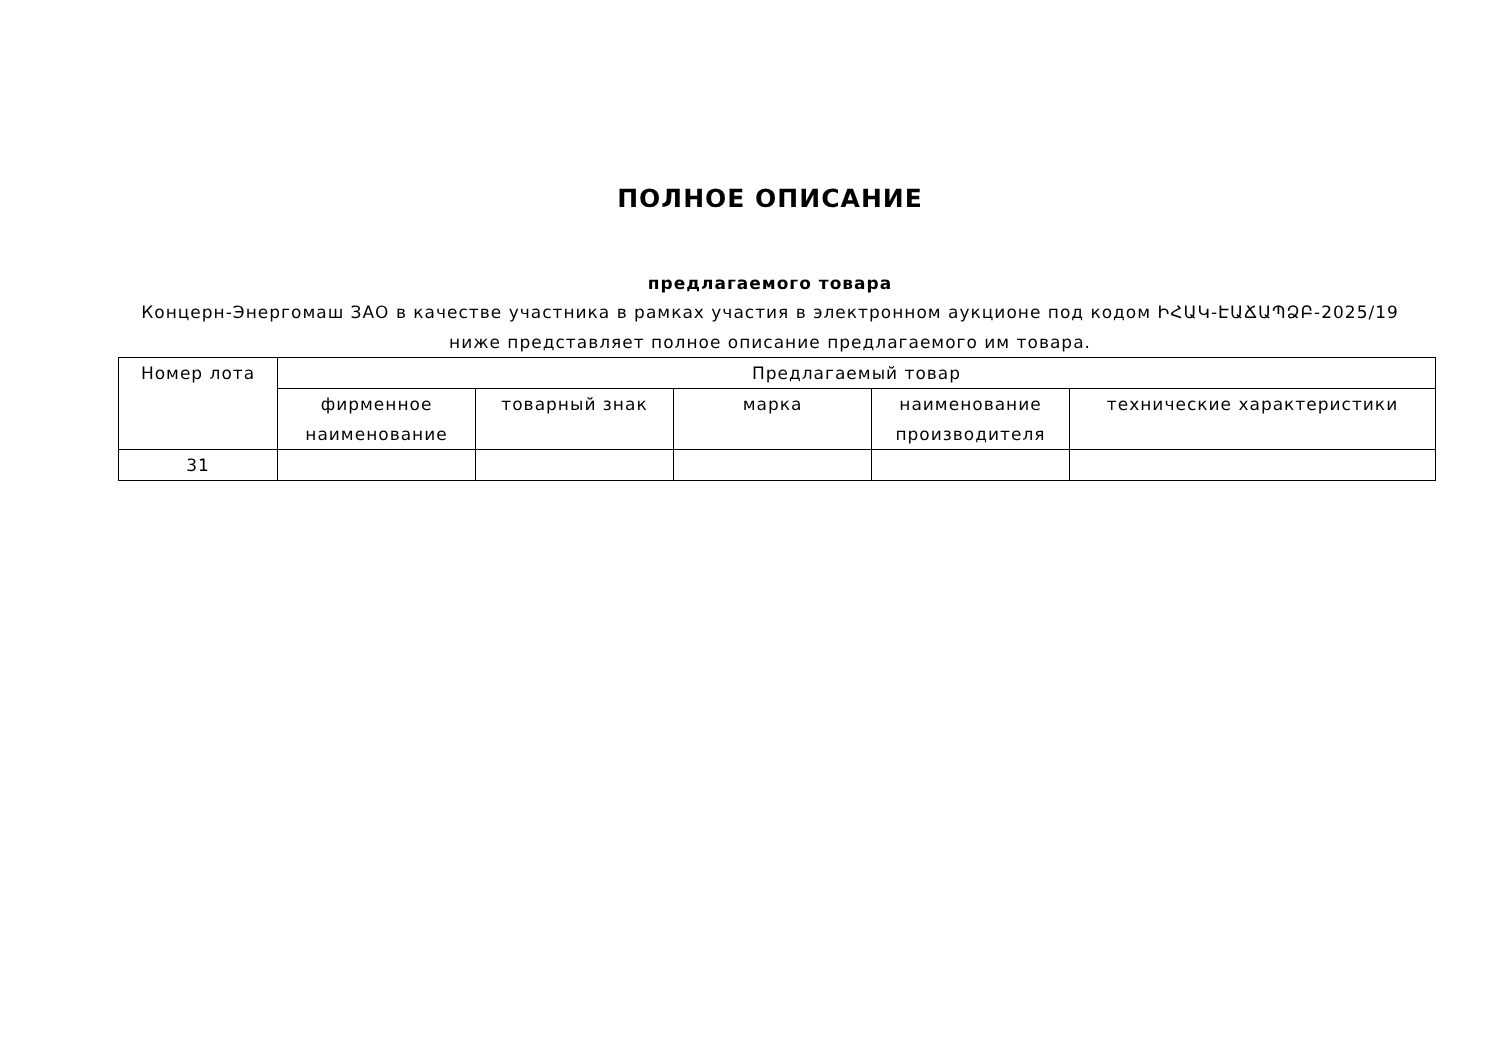ПОЛНОЕ ОПИСАНИЕ
предлагаемого товара
Концерн-Энергомаш ЗАО в качестве участника в рамках участия в электронном аукционе под кодом ԻՀԱԿ-ԷԱՃԱՊՁԲ-2025/19
ниже представляет полное описание предлагаемого им товара.
| Номер лота | Предлагаемый товар | | | | |
| --- | --- | --- | --- | --- | --- |
| | фирменное наименование | товарный знак | марка | наименование производителя | технические характеристики |
| 31 | | | | | |